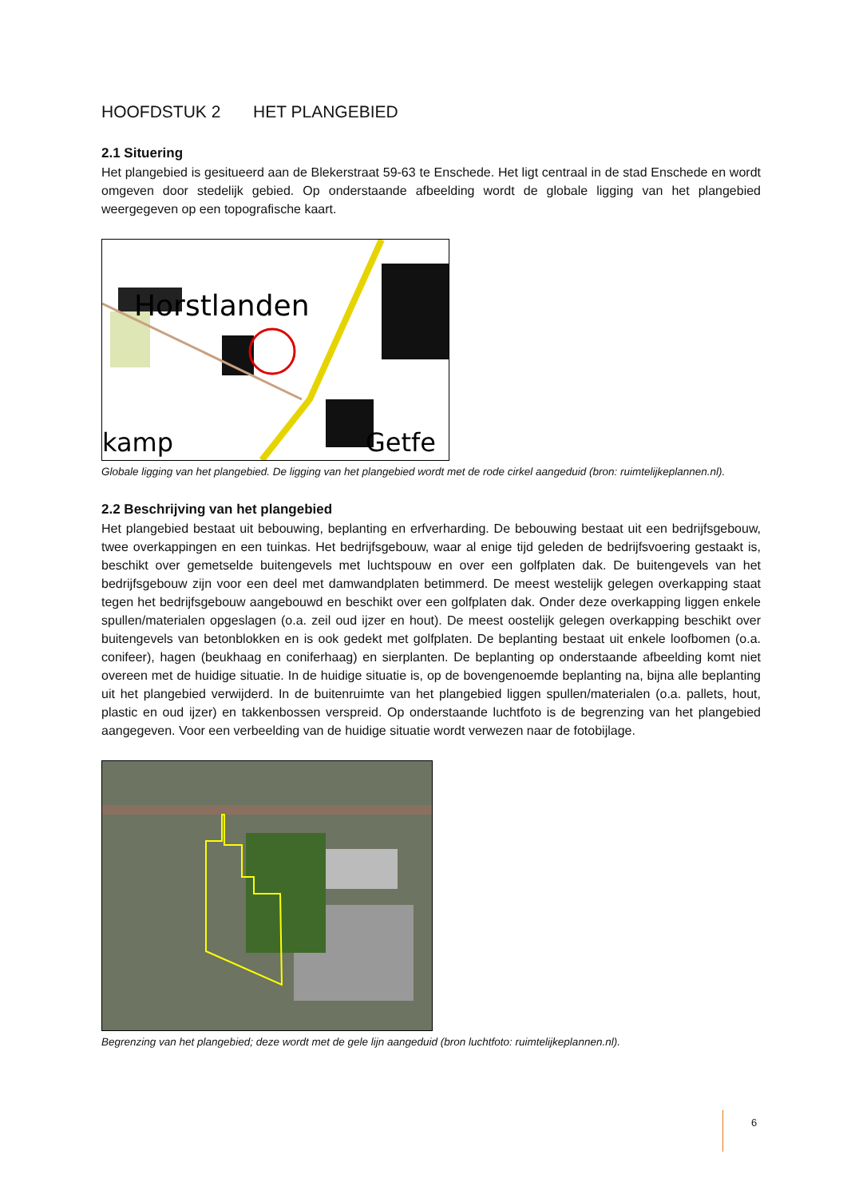HOOFDSTUK 2 HET PLANGEBIED
2.1 Situering
Het plangebied is gesitueerd aan de Blekerstraat 59-63 te Enschede. Het ligt centraal in de stad Enschede en wordt omgeven door stedelijk gebied. Op onderstaande afbeelding wordt de globale ligging van het plangebied weergegeven op een topografische kaart.
Horstlanden
kamp
Getfe
Globale ligging van het plangebied. De ligging van het plangebied wordt met de rode cirkel aangeduid (bron: ruimtelijkeplannen.nl).
2.2 Beschrijving van het plangebied
Het plangebied bestaat uit bebouwing, beplanting en erfverharding. De bebouwing bestaat uit een bedrijfsgebouw, twee overkappingen en een tuinkas. Het bedrijfsgebouw, waar al enige tijd geleden de bedrijfsvoering gestaakt is, beschikt over gemetselde buitengevels met luchtspouw en over een golfplaten dak. De buitengevels van het bedrijfsgebouw zijn voor een deel met damwandplaten betimmerd. De meest westelijk gelegen overkapping staat tegen het bedrijfsgebouw aangebouwd en beschikt over een golfplaten dak. Onder deze overkapping liggen enkele spullen/materialen opgeslagen (o.a. zeil oud ijzer en hout). De meest oostelijk gelegen overkapping beschikt over buitengevels van betonblokken en is ook gedekt met golfplaten. De beplanting bestaat uit enkele loofbomen (o.a. conifeer), hagen (beukhaag en coniferhaag) en sierplanten. De beplanting op onderstaande afbeelding komt niet overeen met de huidige situatie. In de huidige situatie is, op de bovengenoemde beplanting na, bijna alle beplanting uit het plangebied verwijderd. In de buitenruimte van het plangebied liggen spullen/materialen (o.a. pallets, hout, plastic en oud ijzer) en takkenbossen verspreid. Op onderstaande luchtfoto is de begrenzing van het plangebied aangegeven. Voor een verbeelding van de huidige situatie wordt verwezen naar de fotobijlage.
Begrenzing van het plangebied; deze wordt met de gele lijn aangeduid (bron luchtfoto: ruimtelijkeplannen.nl).
6